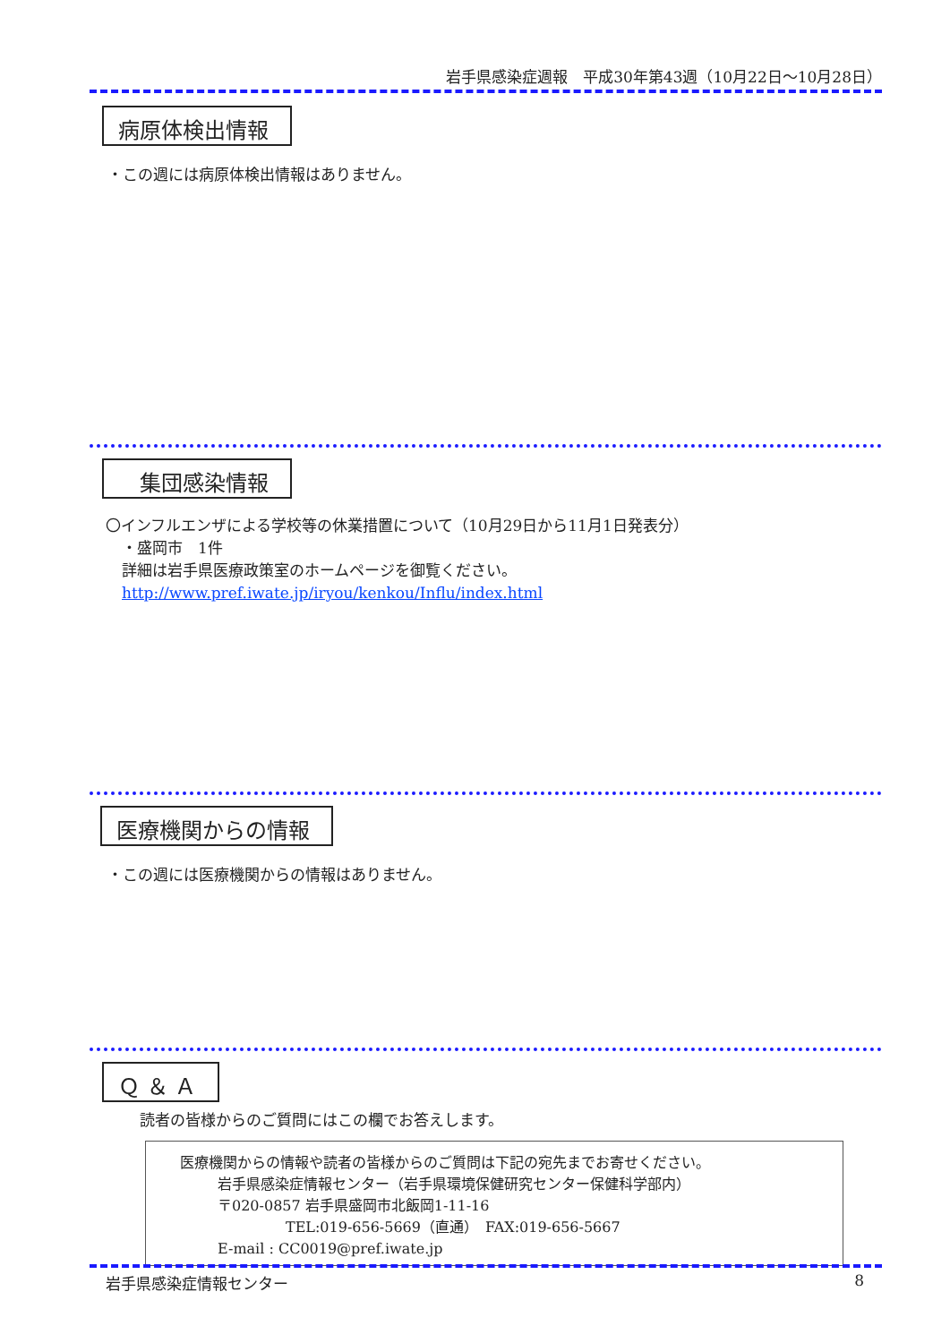岩手県感染症週報　平成30年第43週（10月22日～10月28日）
病原体検出情報
・この週には病原体検出情報はありません。
集団感染情報
〇インフルエンザによる学校等の休業措置について（10月29日から11月1日発表分）
・盛岡市　1件
詳細は岩手県医療政策室のホームページを御覧ください。
http://www.pref.iwate.jp/iryou/kenkou/Influ/index.html
医療機関からの情報
・この週には医療機関からの情報はありません。
Ｑ ＆ Ａ
読者の皆様からのご質問にはこの欄でお答えします。
医療機関からの情報や読者の皆様からのご質問は下記の宛先までお寄せください。
岩手県感染症情報センター（岩手県環境保健研究センター保健科学部内）
〒020-0857 岩手県盛岡市北飯岡1-11-16
TEL:019-656-5669（直通）　FAX:019-656-5667
E-mail : CC0019@pref.iwate.jp
岩手県感染症情報センター 8